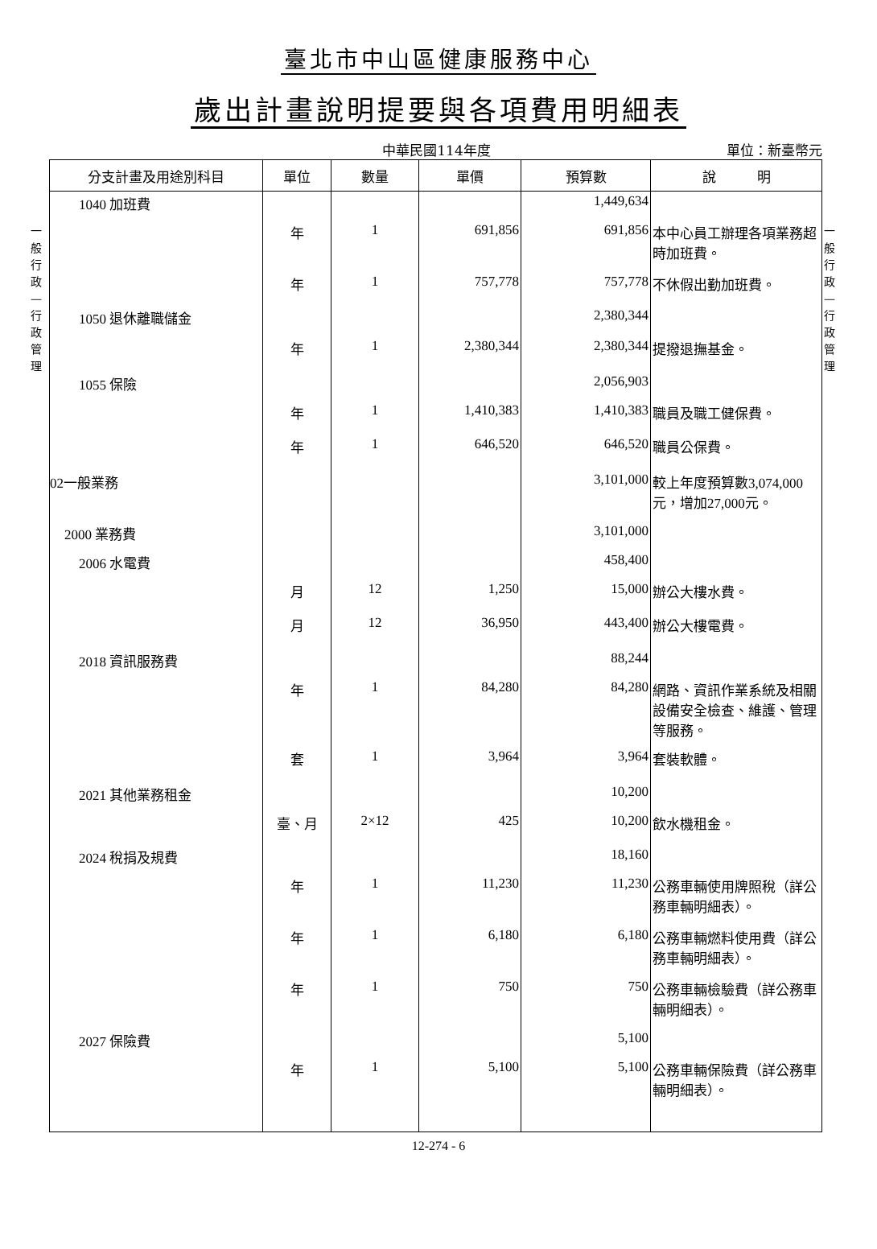臺北市中山區健康服務中心
歲出計畫說明提要與各項費用明細表
中華民國114年度 單位：新臺幣元
一般行政—行政管理
一般行政—行政管理
| 分支計畫及用途別科目 | 單位 | 數量 | 單價 | 預算數 | 說 明 |
| --- | --- | --- | --- | --- | --- |
| 1040 加班費 | | | | 1,449,634 | |
| | 年 | 1 | 691,856 | 691,856 | 本中心員工辦理各項業務超時加班費。 |
| | 年 | 1 | 757,778 | 757,778 | 不休假出勤加班費。 |
| 1050 退休離職儲金 | | | | 2,380,344 | |
| | 年 | 1 | 2,380,344 | 2,380,344 | 提撥退撫基金。 |
| 1055 保險 | | | | 2,056,903 | |
| | 年 | 1 | 1,410,383 | 1,410,383 | 職員及職工健保費。 |
| | 年 | 1 | 646,520 | 646,520 | 職員公保費。 |
| 02一般業務 | | | | 3,101,000 | 較上年度預算數3,074,000元，增加27,000元。 |
| 2000 業務費 | | | | 3,101,000 | |
| 2006 水電費 | | | | 458,400 | |
| | 月 | 12 | 1,250 | 15,000 | 辦公大樓水費。 |
| | 月 | 12 | 36,950 | 443,400 | 辦公大樓電費。 |
| 2018 資訊服務費 | | | | 88,244 | |
| | 年 | 1 | 84,280 | 84,280 | 網路、資訊作業系統及相關設備安全檢查、維護、管理等服務。 |
| | 套 | 1 | 3,964 | 3,964 | 套裝軟體。 |
| 2021 其他業務租金 | | | | 10,200 | |
| | 臺、月 | 2×12 | 425 | 10,200 | 飲水機租金。 |
| 2024 稅捐及規費 | | | | 18,160 | |
| | 年 | 1 | 11,230 | 11,230 | 公務車輛使用牌照稅（詳公務車輛明細表）。 |
| | 年 | 1 | 6,180 | 6,180 | 公務車輛燃料使用費（詳公務車輛明細表）。 |
| | 年 | 1 | 750 | 750 | 公務車輛檢驗費（詳公務車輛明細表）。 |
| 2027 保險費 | | | | 5,100 | |
| | 年 | 1 | 5,100 | 5,100 | 公務車輛保險費（詳公務車輛明細表）。 |
12-274 - 6